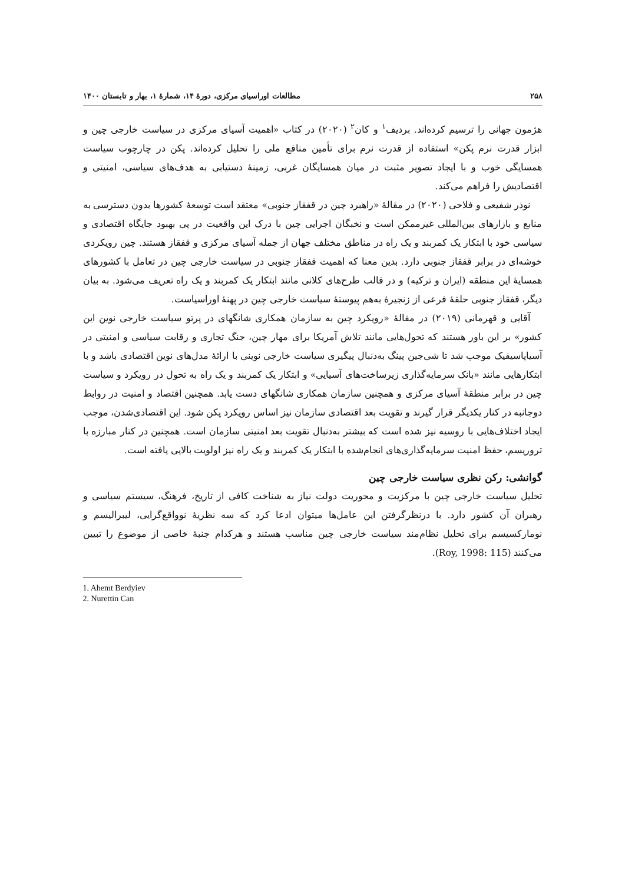۲۵۸ مطالعات اوراسیای مرکزی، دورهٔ ۱۴، شمارهٔ ۱، بهار و تابستان ۱۴۰۰
هژمون جهانی را ترسیم کرده‌اند. بردیف<sup>۱</sup> و کان<sup>۲</sup> (۲۰۲۰) در کتاب «اهمیت آسیای مرکزی در سیاست خارجی چین و ابزار قدرت نرم پکن» استفاده از قدرت نرم برای تأمین منافع ملی را تحلیل کرده‌اند. پکن در چارچوب سیاست همسایگی خوب و با ایجاد تصویر مثبت در میان همسایگان غربی، زمینهٔ دستیابی به هدف‌های سیاسی، امنیتی و اقتصادیش را فراهم می‌کند.
نوذر شفیعی و فلاحی (۲۰۲۰) در مقالهٔ «راهبرد چین در قفقاز جنوبی» معتقد است توسعهٔ کشورها بدون دسترسی به منابع و بازارهای بین‌المللی غیرممکن است و نخبگان اجرایی چین با درک این واقعیت در پی بهبود جایگاه اقتصادی و سیاسی خود با ابتکار یک کمربند و یک راه در مناطق مختلف جهان از جمله آسیای مرکزی و قفقاز هستند. چین رویکردی خوشه‌ای در برابر قفقاز جنوبی دارد. بدین معنا که اهمیت قفقاز جنوبی در سیاست خارجی چین در تعامل با کشورهای همسایهٔ این منطقه (ایران و ترکیه) و در قالب طرح‌های کلانی مانند ابتکار یک کمربند و یک راه تعریف می‌شود. به بیان دیگر، قفقاز جنوبی حلقهٔ فرعی از زنجیرهٔ به‌هم پیوستهٔ سیاست خارجی چین در پهنهٔ اوراسیاست.
آقایی و قهرمانی (۲۰۱۹) در مقالهٔ «رویکرد چین به سازمان همکاری شانگهای در پرتو سیاست خارجی نوین این کشور» بر این باور هستند که تحول‌هایی مانند تلاش آمریکا برای مهار چین، جنگ تجاری و رقابت سیاسی و امنیتی در آسیاپاسیفیک موجب شد تا شی‌جین پینگ به‌دنبال پیگیری سیاست خارجی نوینی با ارائهٔ مدل‌های نوین اقتصادی باشد و با ابتکارهایی مانند «بانک سرمایه‌گذاری زیرساخت‌های آسیایی» و ابتکار یک کمربند و یک راه به تحول در رویکرد و سیاست چین در برابر منطقهٔ آسیای مرکزی و همچنین سازمان همکاری شانگهای دست یابد. همچنین اقتصاد و امنیت در روابط دوجانبه در کنار یکدیگر قرار گیرند و تقویت بعد اقتصادی سازمان نیز اساس رویکرد پکن شود. این اقتصادی‌شدن، موجب ایجاد اختلاف‌هایی با روسیه نیز شده است که بیشتر به‌دنبال تقویت بعد امنیتی سازمان است. همچنین در کنار مبارزه با تروریسم، حفظ امنیت سرمایه‌گذاری‌های انجام‌شده با ابتکار یک کمربند و یک راه نیز اولویت بالایی یافته است.
گوانشی: رکن نظری سیاست خارجی چین
تحلیل سیاست خارجی چین با مرکزیت و محوریت دولت نیاز به شناخت کافی از تاریخ، فرهنگ، سیستم سیاسی و رهبران آن کشور دارد. با درنظرگرفتن این عامل‌ها میتوان ادعا کرد که سه نظریهٔ نوواقع‌گرایی، لیبرالیسم و نومارکسیسم برای تحلیل نظام‌مند سیاست خارجی چین مناسب هستند و هرکدام جنبهٔ خاصی از موضوع را تبیین می‌کنند (Roy, 1998: 115).
1. Ahemt Berdyiev
2. Nurettin Can